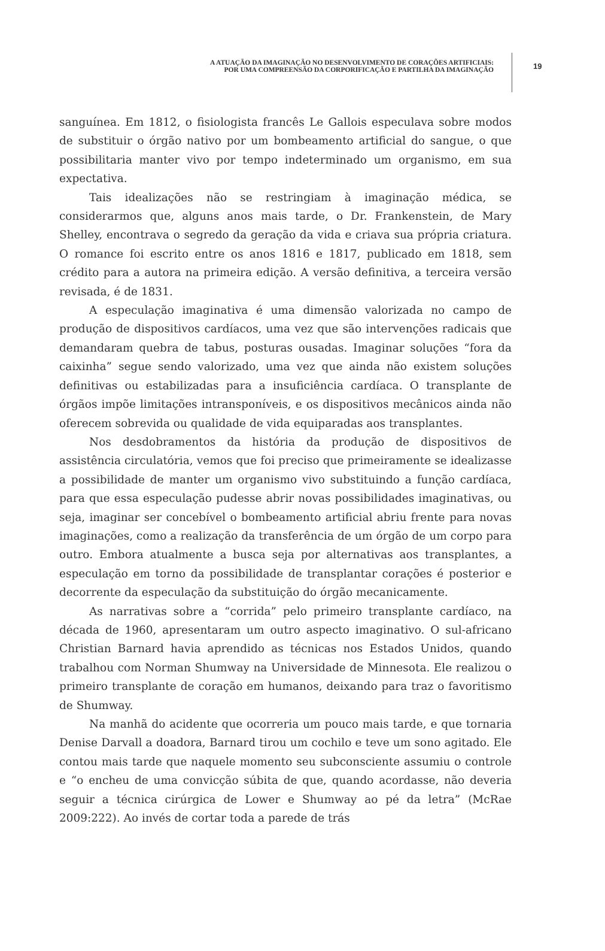A ATUAÇÃO DA IMAGINAÇÃO NO DESENVOLVIMENTO DE CORAÇÕES ARTIFICIAIS:
POR UMA COMPREENSÃO DA CORPORIFICAÇÃO E PARTILHA DA IMAGINAÇÃO
19
sanguínea. Em 1812, o fisiologista francês Le Gallois especulava sobre modos de substituir o órgão nativo por um bombeamento artificial do sangue, o que possibilitaria manter vivo por tempo indeterminado um organismo, em sua expectativa.
Tais idealizações não se restringiam à imaginação médica, se considerarmos que, alguns anos mais tarde, o Dr. Frankenstein, de Mary Shelley, encontrava o segredo da geração da vida e criava sua própria criatura. O romance foi escrito entre os anos 1816 e 1817, publicado em 1818, sem crédito para a autora na primeira edição. A versão definitiva, a terceira versão revisada, é de 1831.
A especulação imaginativa é uma dimensão valorizada no campo de produção de dispositivos cardíacos, uma vez que são intervenções radicais que demandaram quebra de tabus, posturas ousadas. Imaginar soluções “fora da caixinha” segue sendo valorizado, uma vez que ainda não existem soluções definitivas ou estabilizadas para a insuficiência cardíaca. O transplante de órgãos impõe limitações intransponíveis, e os dispositivos mecânicos ainda não oferecem sobrevida ou qualidade de vida equiparadas aos transplantes.
Nos desdobramentos da história da produção de dispositivos de assistência circulatória, vemos que foi preciso que primeiramente se idealizasse a possibilidade de manter um organismo vivo substituindo a função cardíaca, para que essa especulação pudesse abrir novas possibilidades imaginativas, ou seja, imaginar ser concebível o bombeamento artificial abriu frente para novas imaginações, como a realização da transferência de um órgão de um corpo para outro. Embora atualmente a busca seja por alternativas aos transplantes, a especulação em torno da possibilidade de transplantar corações é posterior e decorrente da especulação da substituição do órgão mecanicamente.
As narrativas sobre a “corrida” pelo primeiro transplante cardíaco, na década de 1960, apresentaram um outro aspecto imaginativo. O sul-africano Christian Barnard havia aprendido as técnicas nos Estados Unidos, quando trabalhou com Norman Shumway na Universidade de Minnesota. Ele realizou o primeiro transplante de coração em humanos, deixando para traz o favoritismo de Shumway.
Na manhã do acidente que ocorreria um pouco mais tarde, e que tornaria Denise Darvall a doadora, Barnard tirou um cochilo e teve um sono agitado. Ele contou mais tarde que naquele momento seu subconsciente assumiu o controle e “o encheu de uma convicção súbita de que, quando acordasse, não deveria seguir a técnica cirúrgica de Lower e Shumway ao pé da letra” (McRae 2009:222). Ao invés de cortar toda a parede de trás